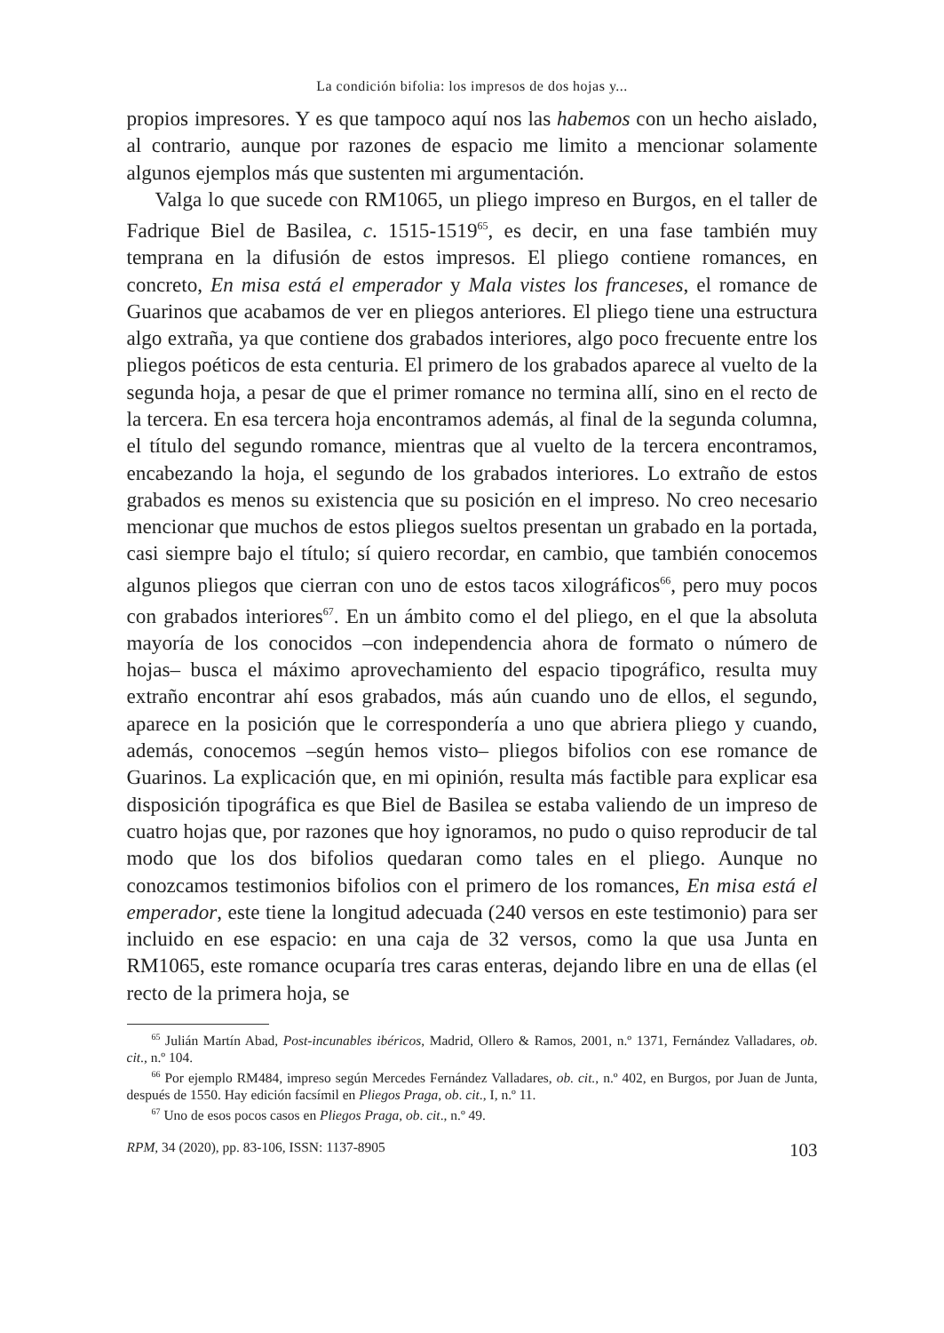La condición bifolia: los impresos de dos hojas y...
propios impresores. Y es que tampoco aquí nos las habemos con un hecho aislado, al contrario, aunque por razones de espacio me limito a mencionar solamente algunos ejemplos más que sustenten mi argumentación.
Valga lo que sucede con RM1065, un pliego impreso en Burgos, en el taller de Fadrique Biel de Basilea, c. 1515-1519<sup>65</sup>, es decir, en una fase también muy temprana en la difusión de estos impresos. El pliego contiene romances, en concreto, En misa está el emperador y Mala vistes los franceses, el romance de Guarinos que acabamos de ver en pliegos anteriores. El pliego tiene una estructura algo extraña, ya que contiene dos grabados interiores, algo poco frecuente entre los pliegos poéticos de esta centuria. El primero de los grabados aparece al vuelto de la segunda hoja, a pesar de que el primer romance no termina allí, sino en el recto de la tercera. En esa tercera hoja encontramos además, al final de la segunda columna, el título del segundo romance, mientras que al vuelto de la tercera encontramos, encabezando la hoja, el segundo de los grabados interiores. Lo extraño de estos grabados es menos su existencia que su posición en el impreso. No creo necesario mencionar que muchos de estos pliegos sueltos presentan un grabado en la portada, casi siempre bajo el título; sí quiero recordar, en cambio, que también conocemos algunos pliegos que cierran con uno de estos tacos xilográficos<sup>66</sup>, pero muy pocos con grabados interiores<sup>67</sup>. En un ámbito como el del pliego, en el que la absoluta mayoría de los conocidos –con independencia ahora de formato o número de hojas– busca el máximo aprovechamiento del espacio tipográfico, resulta muy extraño encontrar ahí esos grabados, más aún cuando uno de ellos, el segundo, aparece en la posición que le correspondería a uno que abriera pliego y cuando, además, conocemos –según hemos visto– pliegos bifolios con ese romance de Guarinos. La explicación que, en mi opinión, resulta más factible para explicar esa disposición tipográfica es que Biel de Basilea se estaba valiendo de un impreso de cuatro hojas que, por razones que hoy ignoramos, no pudo o quiso reproducir de tal modo que los dos bifolios quedaran como tales en el pliego. Aunque no conozcamos testimonios bifolios con el primero de los romances, En misa está el emperador, este tiene la longitud adecuada (240 versos en este testimonio) para ser incluido en ese espacio: en una caja de 32 versos, como la que usa Junta en RM1065, este romance ocuparía tres caras enteras, dejando libre en una de ellas (el recto de la primera hoja, se
<sup>65</sup> Julián Martín Abad, Post-incunables ibéricos, Madrid, Ollero & Ramos, 2001, n.º 1371, Fernández Valladares, ob. cit., n.º 104.
<sup>66</sup> Por ejemplo RM484, impreso según Mercedes Fernández Valladares, ob. cit., n.º 402, en Burgos, por Juan de Junta, después de 1550. Hay edición facsímil en Pliegos Praga, ob. cit., I, n.º 11.
<sup>67</sup> Uno de esos pocos casos en Pliegos Praga, ob. cit., n.º 49.
RPM, 34 (2020), pp. 83-106, ISSN: 1137-8905 103